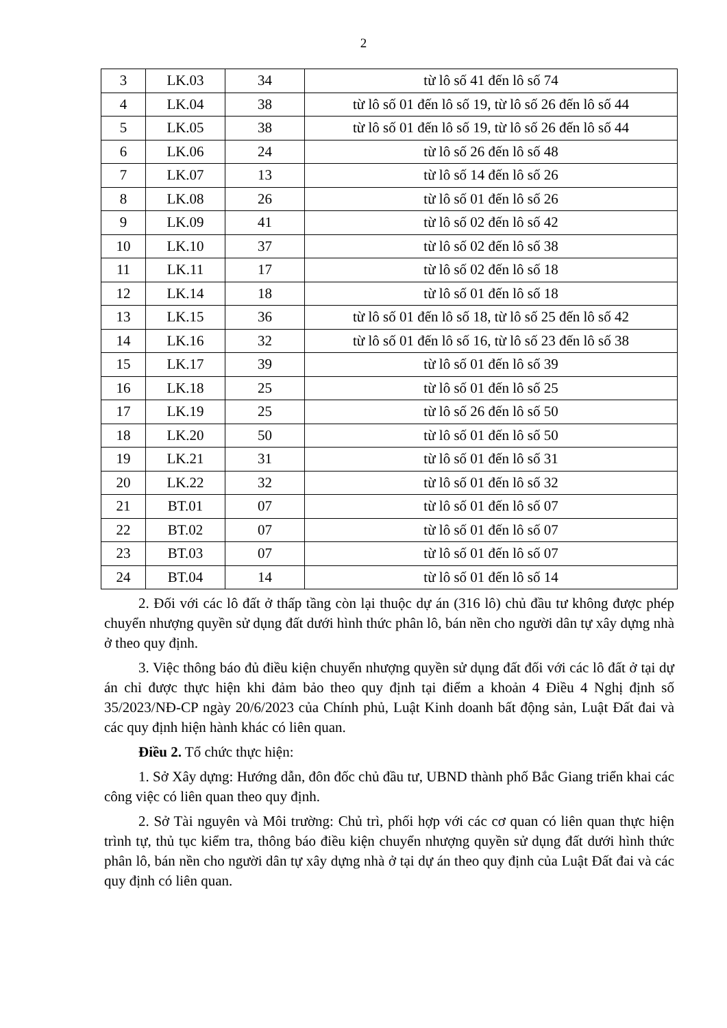2
| 3 | LK.03 | 34 | từ lô số 41 đến lô số 74 |
| 4 | LK.04 | 38 | từ lô số 01 đến lô số 19, từ lô số 26 đến lô số 44 |
| 5 | LK.05 | 38 | từ lô số 01 đến lô số 19, từ lô số 26 đến lô số 44 |
| 6 | LK.06 | 24 | từ lô số 26 đến lô số 48 |
| 7 | LK.07 | 13 | từ lô số 14 đến lô số 26 |
| 8 | LK.08 | 26 | từ lô số 01 đến lô số 26 |
| 9 | LK.09 | 41 | từ lô số 02 đến lô số 42 |
| 10 | LK.10 | 37 | từ lô số 02 đến lô số 38 |
| 11 | LK.11 | 17 | từ lô số 02 đến lô số 18 |
| 12 | LK.14 | 18 | từ lô số 01 đến lô số 18 |
| 13 | LK.15 | 36 | từ lô số 01 đến lô số 18, từ lô số 25 đến lô số 42 |
| 14 | LK.16 | 32 | từ lô số 01 đến lô số 16, từ lô số 23 đến lô số 38 |
| 15 | LK.17 | 39 | từ lô số 01 đến lô số 39 |
| 16 | LK.18 | 25 | từ lô số 01 đến lô số 25 |
| 17 | LK.19 | 25 | từ lô số 26 đến lô số 50 |
| 18 | LK.20 | 50 | từ lô số 01 đến lô số 50 |
| 19 | LK.21 | 31 | từ lô số 01 đến lô số 31 |
| 20 | LK.22 | 32 | từ lô số 01 đến lô số 32 |
| 21 | BT.01 | 07 | từ lô số 01 đến lô số 07 |
| 22 | BT.02 | 07 | từ lô số 01 đến lô số 07 |
| 23 | BT.03 | 07 | từ lô số 01 đến lô số 07 |
| 24 | BT.04 | 14 | từ lô số 01 đến lô số 14 |
2. Đối với các lô đất ở thấp tầng còn lại thuộc dự án (316 lô) chủ đầu tư không được phép chuyển nhượng quyền sử dụng đất dưới hình thức phân lô, bán nền cho người dân tự xây dựng nhà ở theo quy định.
3. Việc thông báo đủ điều kiện chuyển nhượng quyền sử dụng đất đối với các lô đất ở tại dự án chỉ được thực hiện khi đảm bảo theo quy định tại điểm a khoản 4 Điều 4 Nghị định số 35/2023/NĐ-CP ngày 20/6/2023 của Chính phủ, Luật Kinh doanh bất động sản, Luật Đất đai và các quy định hiện hành khác có liên quan.
Điều 2. Tổ chức thực hiện:
1. Sở Xây dựng: Hướng dẫn, đôn đốc chủ đầu tư, UBND thành phố Bắc Giang triển khai các công việc có liên quan theo quy định.
2. Sở Tài nguyên và Môi trường: Chủ trì, phối hợp với các cơ quan có liên quan thực hiện trình tự, thủ tục kiểm tra, thông báo điều kiện chuyển nhượng quyền sử dụng đất dưới hình thức phân lô, bán nền cho người dân tự xây dựng nhà ở tại dự án theo quy định của Luật Đất đai và các quy định có liên quan.